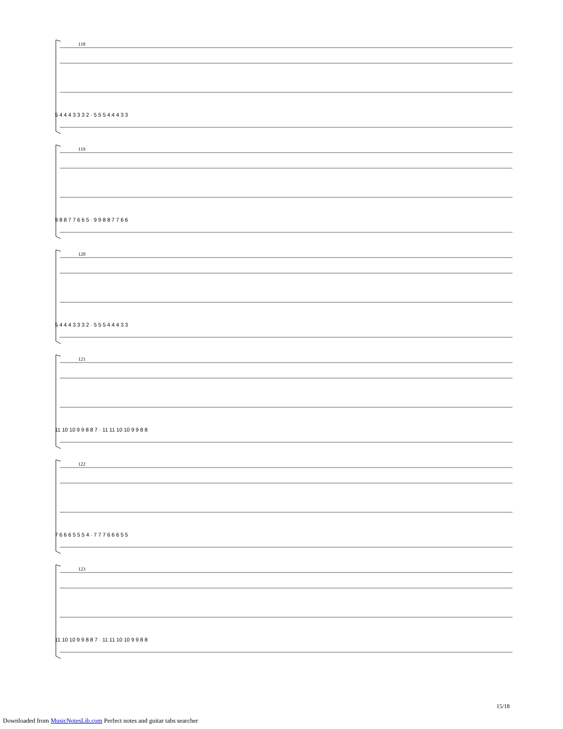118
5 4 4 4 3 3 3 2 · 5 5 5 4 4 4 3 3
119
9 8 8 7 7 6 6 5 · 9 9 8 8 7 7 6 6
120
5 4 4 4 3 3 3 2 · 5 5 5 4 4 4 3 3
121
11 10 10 9 9 8 8 7 · 11 11 10 10 9 9 8 8
122
7 6 6 6 5 5 5 4 · 7 7 7 6 6 6 5 5
123
11 10 10 9 9 8 8 7 · 11 11 10 10 9 9 8 8
15/18
Downloaded from MusicNotesLib.com Perfect notes and guitar tabs searcher